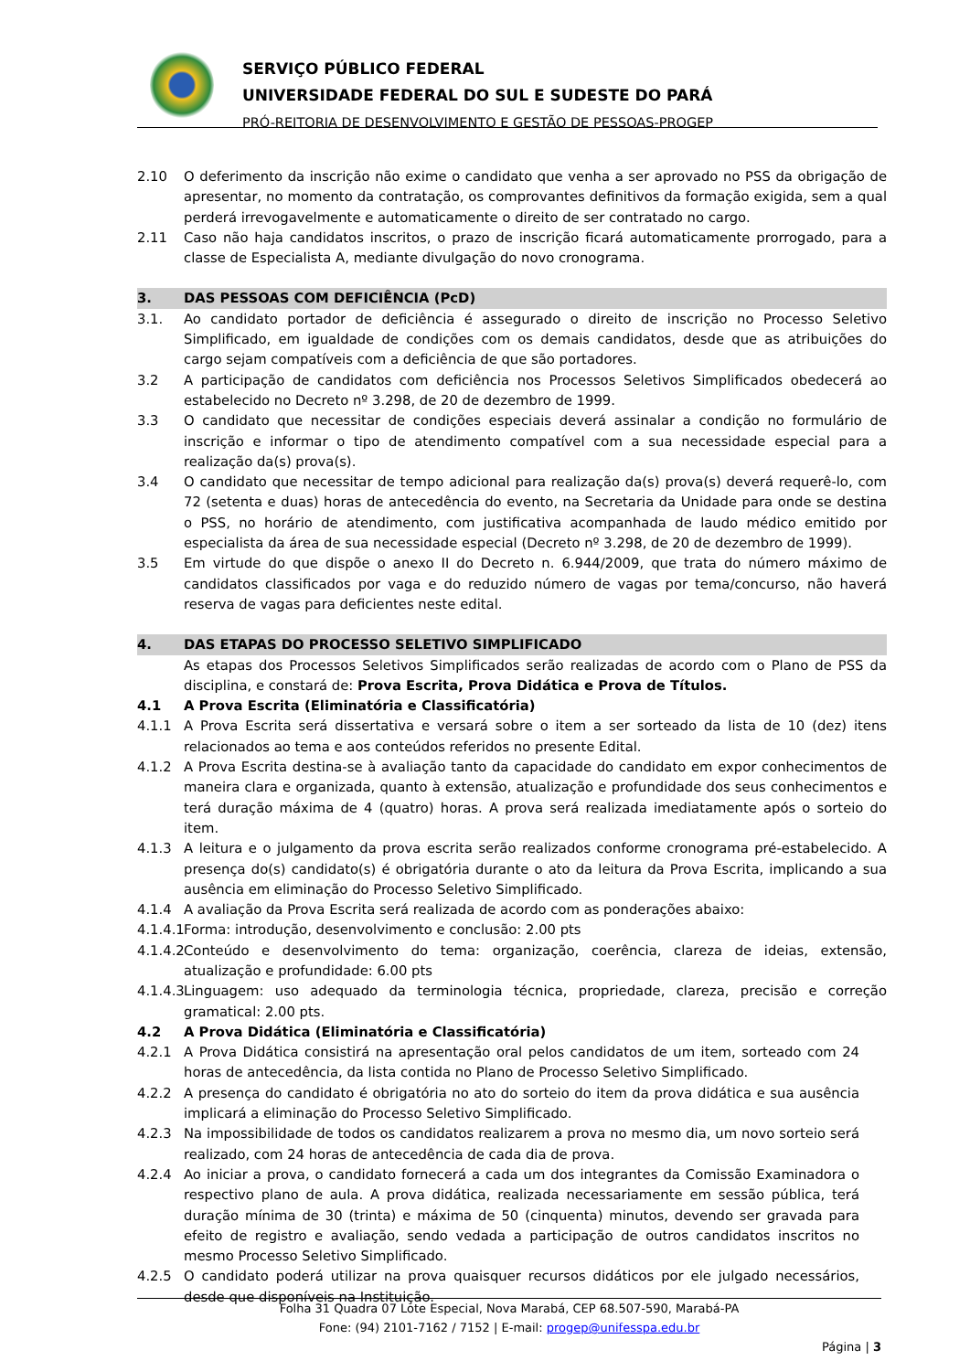SERVIÇO PÚBLICO FEDERAL
UNIVERSIDADE FEDERAL DO SUL E SUDESTE DO PARÁ
PRÓ-REITORIA DE DESENVOLVIMENTO E GESTÃO DE PESSOAS-PROGEP
2.10 O deferimento da inscrição não exime o candidato que venha a ser aprovado no PSS da obrigação de apresentar, no momento da contratação, os comprovantes definitivos da formação exigida, sem a qual perderá irrevogavelmente e automaticamente o direito de ser contratado no cargo.
2.11 Caso não haja candidatos inscritos, o prazo de inscrição ficará automaticamente prorrogado, para a classe de Especialista A, mediante divulgação do novo cronograma.
3. DAS PESSOAS COM DEFICIÊNCIA (PcD)
3.1. Ao candidato portador de deficiência é assegurado o direito de inscrição no Processo Seletivo Simplificado, em igualdade de condições com os demais candidatos, desde que as atribuições do cargo sejam compatíveis com a deficiência de que são portadores.
3.2 A participação de candidatos com deficiência nos Processos Seletivos Simplificados obedecerá ao estabelecido no Decreto nº 3.298, de 20 de dezembro de 1999.
3.3 O candidato que necessitar de condições especiais deverá assinalar a condição no formulário de inscrição e informar o tipo de atendimento compatível com a sua necessidade especial para a realização da(s) prova(s).
3.4 O candidato que necessitar de tempo adicional para realização da(s) prova(s) deverá requerê-lo, com 72 (setenta e duas) horas de antecedência do evento, na Secretaria da Unidade para onde se destina o PSS, no horário de atendimento, com justificativa acompanhada de laudo médico emitido por especialista da área de sua necessidade especial (Decreto nº 3.298, de 20 de dezembro de 1999).
3.5 Em virtude do que dispõe o anexo II do Decreto n. 6.944/2009, que trata do número máximo de candidatos classificados por vaga e do reduzido número de vagas por tema/concurso, não haverá reserva de vagas para deficientes neste edital.
4. DAS ETAPAS DO PROCESSO SELETIVO SIMPLIFICADO
As etapas dos Processos Seletivos Simplificados serão realizadas de acordo com o Plano de PSS da disciplina, e constará de: Prova Escrita, Prova Didática e Prova de Títulos.
4.1 A Prova Escrita (Eliminatória e Classificatória)
4.1.1 A Prova Escrita será dissertativa e versará sobre o item a ser sorteado da lista de 10 (dez) itens relacionados ao tema e aos conteúdos referidos no presente Edital.
4.1.2 A Prova Escrita destina-se à avaliação tanto da capacidade do candidato em expor conhecimentos de maneira clara e organizada, quanto à extensão, atualização e profundidade dos seus conhecimentos e terá duração máxima de 4 (quatro) horas. A prova será realizada imediatamente após o sorteio do item.
4.1.3 A leitura e o julgamento da prova escrita serão realizados conforme cronograma pré-estabelecido. A presença do(s) candidato(s) é obrigatória durante o ato da leitura da Prova Escrita, implicando a sua ausência em eliminação do Processo Seletivo Simplificado.
4.1.4 A avaliação da Prova Escrita será realizada de acordo com as ponderações abaixo:
4.1.4.1
Forma: introdução, desenvolvimento e conclusão: 2.00 pts
4.1.4.2
Conteúdo e desenvolvimento do tema: organização, coerência, clareza de ideias, extensão, atualização e profundidade: 6.00 pts
4.1.4.3
Linguagem: uso adequado da terminologia técnica, propriedade, clareza, precisão e correção gramatical: 2.00 pts.
4.2 A Prova Didática (Eliminatória e Classificatória)
4.2.1 A Prova Didática consistirá na apresentação oral pelos candidatos de um item, sorteado com 24 horas de antecedência, da lista contida no Plano de Processo Seletivo Simplificado.
4.2.2 A presença do candidato é obrigatória no ato do sorteio do item da prova didática e sua ausência implicará a eliminação do Processo Seletivo Simplificado.
4.2.3 Na impossibilidade de todos os candidatos realizarem a prova no mesmo dia, um novo sorteio será realizado, com 24 horas de antecedência de cada dia de prova.
4.2.4 Ao iniciar a prova, o candidato fornecerá a cada um dos integrantes da Comissão Examinadora o respectivo plano de aula. A prova didática, realizada necessariamente em sessão pública, terá duração mínima de 30 (trinta) e máxima de 50 (cinquenta) minutos, devendo ser gravada para efeito de registro e avaliação, sendo vedada a participação de outros candidatos inscritos no mesmo Processo Seletivo Simplificado.
4.2.5 O candidato poderá utilizar na prova quaisquer recursos didáticos por ele julgado necessários, desde que disponíveis na Instituição.
Folha 31 Quadra 07 Lote Especial, Nova Marabá, CEP 68.507-590, Marabá-PA
Fone: (94) 2101-7162 / 7152 | E-mail: progep@unifesspa.edu.br
Página | 3